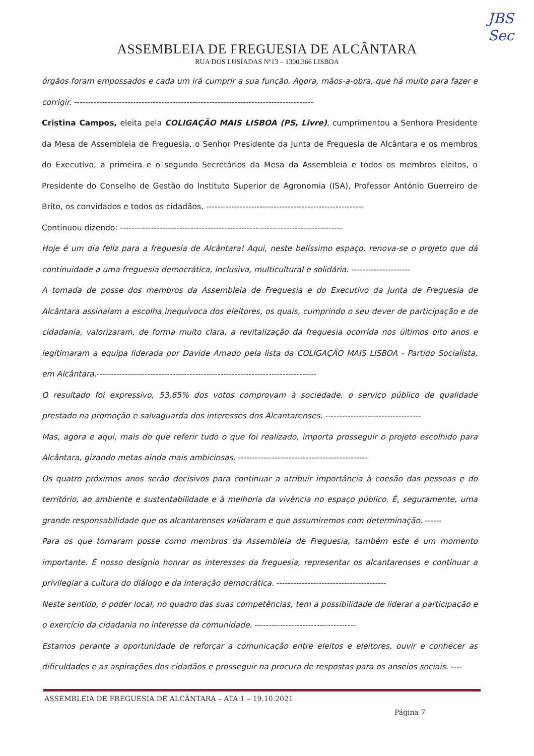JBS
Sec
ASSEMBLEIA DE FREGUESIA DE ALCÂNTARA
RUA DOS LUSÍADAS Nº13 – 1300.366 LISBOA
órgãos foram empossados e cada um irá cumprir a sua função. Agora, mãos-a-obra, que há muito para fazer e corrigir. -------------------------------------------------------------------------------------
Cristina Campos, eleita pela COLIGAÇÃO MAIS LISBOA (PS, Livre), cumprimentou a Senhora Presidente da Mesa de Assembleia de Freguesia, o Senhor Presidente da Junta de Freguesia de Alcântara e os membros do Executivo, a primeira e o segundo Secretários da Mesa da Assembleia e todos os membros eleitos, o Presidente do Conselho de Gestão do Instituto Superior de Agronomia (ISA), Professor António Guerreiro de Brito, os convidados e todos os cidadãos. --------------------------------------------------------
Continuou dizendo: -------------------------------------------------------------------------------
Hoje é um dia feliz para a freguesia de Alcântara! Aqui, neste belíssimo espaço, renova-se o projeto que dá continuidade a uma freguesia democrática, inclusiva, multicultural e solidária. ---------------------
A tomada de posse dos membros da Assembleia de Freguesia e do Executivo da Junta de Freguesia de Alcântara assinalam a escolha inequívoca dos eleitores, os quais, cumprindo o seu dever de participação e de cidadania, valorizaram, de forma muito clara, a revitalização da freguesia ocorrida nos últimos oito anos e legitimaram a equipa liderada por Davide Amado pela lista da COLIGAÇÃO MAIS LISBOA - Partido Socialista, em Alcântara.------------------------------------------------------------------------------
O resultado foi expressivo, 53,65% dos votos comprovam à sociedade, o serviço público de qualidade prestado na promoção e salvaguarda dos interesses dos Alcantarenses. ----------------------------------
Mas, agora e aqui, mais do que referir tudo o que foi realizado, importa prosseguir o projeto escolhido para Alcântara, gizando metas ainda mais ambiciosas. ----------------------------------------------
Os quatro próximos anos serão decisivos para continuar a atribuir importância à coesão das pessoas e do território, ao ambiente e sustentabilidade e à melhoria da vivência no espaço público. É, seguramente, uma grande responsabilidade que os alcantarenses validaram e que assumiremos com determinação. ------
Para os que tomaram posse como membros da Assembleia de Freguesia, também este é um momento importante. É nosso desígnio honrar os interesses da freguesia, representar os alcantarenses e continuar a privilegiar a cultura do diálogo e da interação democrática. ---------------------------------------
Neste sentido, o poder local, no quadro das suas competências, tem a possibilidade de liderar a participação e o exercício da cidadania no interesse da comunidade. ------------------------------------
Estamos perante a oportunidade de reforçar a comunicação entre eleitos e eleitores, ouvir e conhecer as dificuldades e as aspirações dos cidadãos e prosseguir na procura de respostas para os anseios sociais. ----
ASSEMBLEIA DE FREGUESIA DE ALCÂNTARA – ATA 1 – 19.10.2021
Página 7